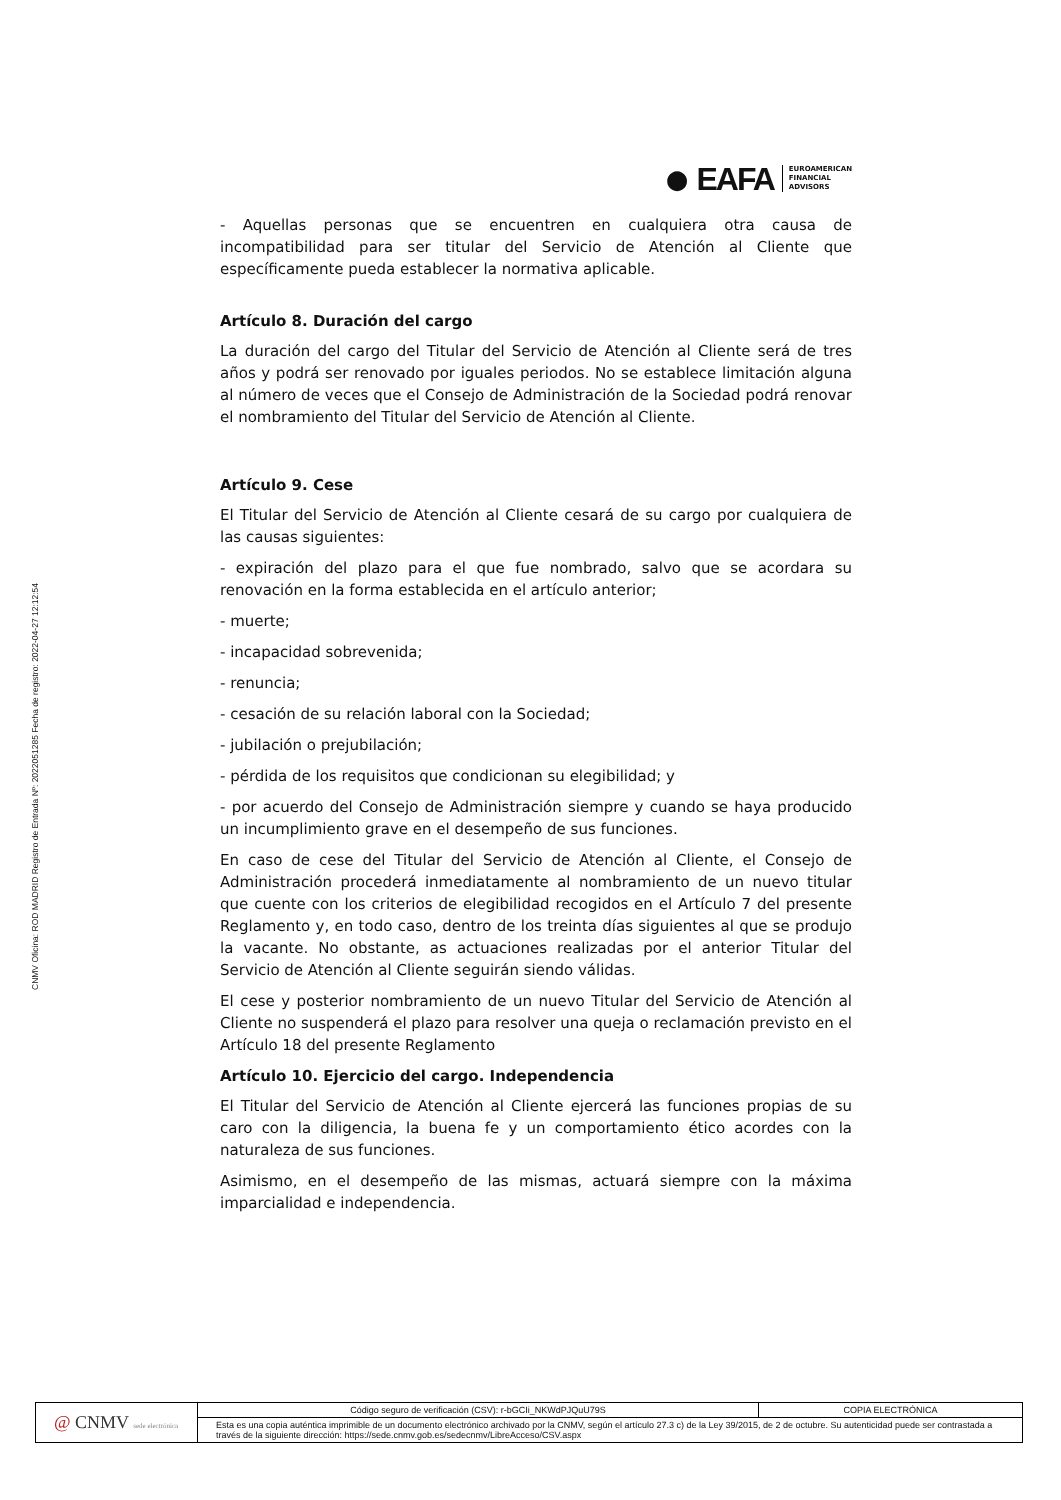CNMV Oficina: ROD MADRID Registro de Entrada Nº: 2022051285 Fecha de registro: 2022-04-27 12:12:54
● EAFA EUROAMERICAN
FINANCIAL
ADVISORS
- Aquellas personas que se encuentren en cualquiera otra causa de incompatibilidad para ser titular del Servicio de Atención al Cliente que específicamente pueda establecer la normativa aplicable.
Artículo 8. Duración del cargo
La duración del cargo del Titular del Servicio de Atención al Cliente será de tres años y podrá ser renovado por iguales periodos. No se establece limitación alguna al número de veces que el Consejo de Administración de la Sociedad podrá renovar el nombramiento del Titular del Servicio de Atención al Cliente.
Artículo 9. Cese
El Titular del Servicio de Atención al Cliente cesará de su cargo por cualquiera de las causas siguientes:
- expiración del plazo para el que fue nombrado, salvo que se acordara su renovación en la forma establecida en el artículo anterior;
- muerte;
- incapacidad sobrevenida;
- renuncia;
- cesación de su relación laboral con la Sociedad;
- jubilación o prejubilación;
- pérdida de los requisitos que condicionan su elegibilidad; y
- por acuerdo del Consejo de Administración siempre y cuando se haya producido un incumplimiento grave en el desempeño de sus funciones.
En caso de cese del Titular del Servicio de Atención al Cliente, el Consejo de Administración procederá inmediatamente al nombramiento de un nuevo titular que cuente con los criterios de elegibilidad recogidos en el Artículo 7 del presente Reglamento y, en todo caso, dentro de los treinta días siguientes al que se produjo la vacante. No obstante, as actuaciones realizadas por el anterior Titular del Servicio de Atención al Cliente seguirán siendo válidas.
El cese y posterior nombramiento de un nuevo Titular del Servicio de Atención al Cliente no suspenderá el plazo para resolver una queja o reclamación previsto en el Artículo 18 del presente Reglamento
Artículo 10. Ejercicio del cargo. Independencia
El Titular del Servicio de Atención al Cliente ejercerá las funciones propias de su caro con la diligencia, la buena fe y un comportamiento ético acordes con la naturaleza de sus funciones.
Asimismo, en el desempeño de las mismas, actuará siempre con la máxima imparcialidad e independencia.
| @ CNMV sede electrónica | Código seguro de verificación (CSV): r-bGCIi_NKWdPJQuU79S | COPIA ELECTRÓNICA |
| | Esta es una copia auténtica imprimible de un documento electrónico archivado por la CNMV, según el artículo 27.3 c) de la Ley 39/2015, de 2 de octubre. Su autenticidad puede ser contrastada a través de la siguiente dirección: https://sede.cnmv.gob.es/sedecnmv/LibreAcceso/CSV.aspx | |